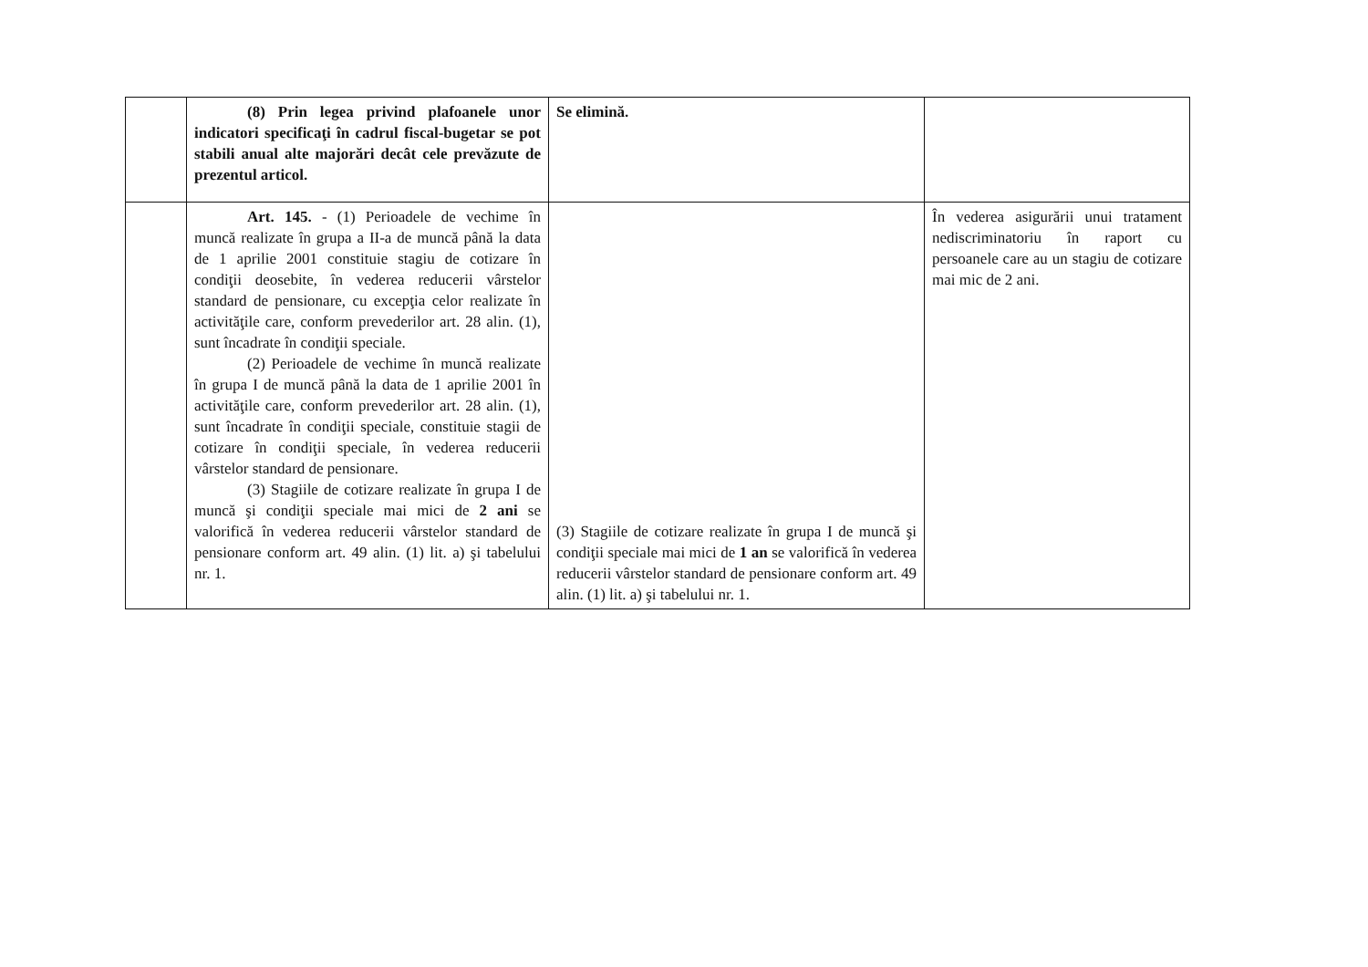| | (8) Prin legea privind plafoanele unor indicatori specificaţi în cadrul fiscal-bugetar se pot stabili anual alte majorări decât cele prevăzute de prezentul articol. | Se elimină. | |
| | Art. 145. - (1) Perioadele de vechime în muncă realizate în grupa a II-a de muncă până la data de 1 aprilie 2001 constituie stagiu de cotizare în condiţii deosebite, în vederea reducerii vârstelor standard de pensionare, cu excepţia celor realizate în activităţile care, conform prevederilor art. 28 alin. (1), sunt încadrate în condiţii speciale. (2) Perioadele de vechime în muncă realizate în grupa I de muncă până la data de 1 aprilie 2001 în activităţile care, conform prevederilor art. 28 alin. (1), sunt încadrate în condiţii speciale, constituie stagii de cotizare în condiţii speciale, în vederea reducerii vârstelor standard de pensionare. (3) Stagiile de cotizare realizate în grupa I de muncă şi condiţii speciale mai mici de 2 ani se valorifică în vederea reducerii vârstelor standard de pensionare conform art. 49 alin. (1) lit. a) şi tabelului nr. 1. | (3) Stagiile de cotizare realizate în grupa I de muncă şi condiţii speciale mai mici de 1 an se valorifică în vederea reducerii vârstelor standard de pensionare conform art. 49 alin. (1) lit. a) şi tabelului nr. 1. | În vederea asigurării unui tratament nediscriminatoriu în raport cu persoanele care au un stagiu de cotizare mai mic de 2 ani. |